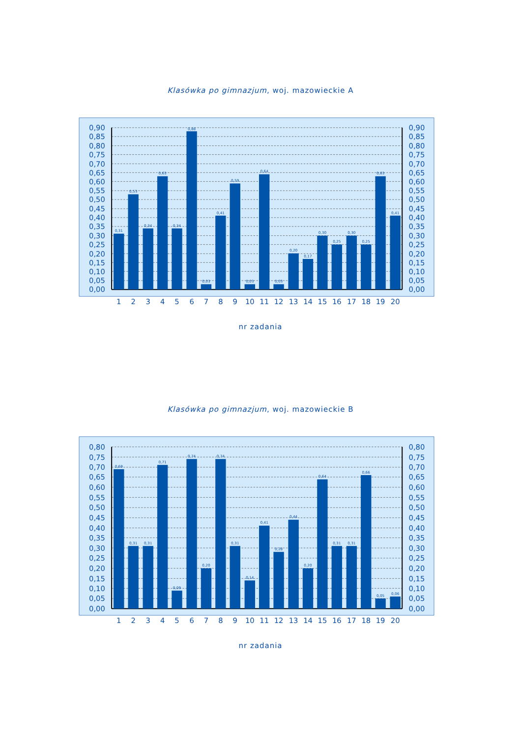Klasówka po gimnazjum, woj. mazowieckie A
0,31
0,53
0,34
0,63
0,34
0,88
0,03
0,41
0,59
0,03
0,64
0,03
0,20
0,17
0,30
0,25
0,30
0,25
0,63
0,41
0,90
0,85
0,80
0,75
0,70
0,65
0,60
0,55
0,50
0,45
0,40
0,35
0,30
0,25
0,20
0,15
0,10
0,05
0,00
0,90
0,85
0,80
0,75
0,70
0,65
0,60
0,55
0,50
0,45
0,40
0,35
0,30
0,25
0,20
0,15
0,10
0,05
0,00
1
2
3
4
5
6
7
8
9
10
11
12
13
14
15
16
17
18
19
20
nr zadania
Klasówka po gimnazjum, woj. mazowieckie B
0,69
0,31
0,31
0,71
0,09
0,74
0,20
0,74
0,31
0,14
0,41
0,28
0,44
0,20
0,64
0,31
0,31
0,66
0,05
0,06
0,80
0,75
0,70
0,65
0,60
0,55
0,50
0,45
0,40
0,35
0,30
0,25
0,20
0,15
0,10
0,05
0,00
0,80
0,75
0,70
0,65
0,60
0,55
0,50
0,45
0,40
0,35
0,30
0,25
0,20
0,15
0,10
0,05
0,00
1
2
3
4
5
6
7
8
9
10
11
12
13
14
15
16
17
18
19
20
nr zadania